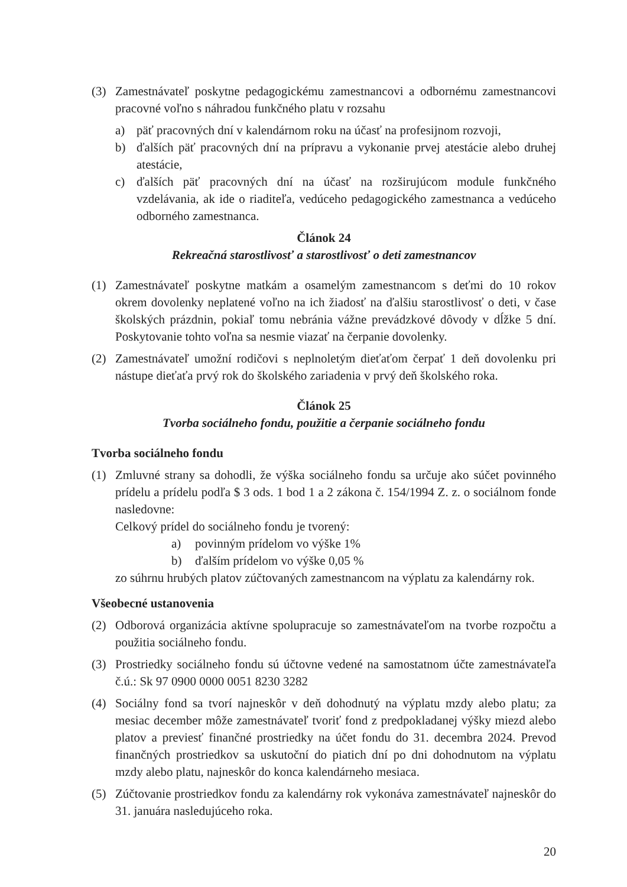(3) Zamestnávateľ poskytne pedagogickému zamestnancovi a odbornému zamestnancovi pracovné voľno s náhradou funkčného platu v rozsahu
a) päť pracovných dní v kalendárnom roku na účasť na profesijnom rozvoji,
b) ďalších päť pracovných dní na prípravu a vykonanie prvej atestácie alebo druhej atestácie,
c) ďalších päť pracovných dní na účasť na rozširujúcom module funkčného vzdelávania, ak ide o riaditeľa, vedúceho pedagogického zamestnanca a vedúceho odborného zamestnanca.
Článok 24
Rekreačná starostlivosť a starostlivosť o deti zamestnancov
(1) Zamestnávateľ poskytne matkám a osamelým zamestnancom s deťmi do 10 rokov okrem dovolenky neplatené voľno na ich žiadosť na ďalšiu starostlivosť o deti, v čase školských prázdnin, pokiaľ tomu nebránia vážne prevádzkové dôvody v dĺžke 5 dní. Poskytovanie tohto voľna sa nesmie viazať na čerpanie dovolenky.
(2) Zamestnávateľ umožní rodičovi s neplnoletým dieťaťom čerpať 1 deň dovolenku pri nástupe dieťaťa prvý rok do školského zariadenia v prvý deň školského roka.
Článok 25
Tvorba sociálneho fondu, použitie a čerpanie sociálneho fondu
Tvorba sociálneho fondu
(1) Zmluvné strany sa dohodli, že výška sociálneho fondu sa určuje ako súčet povinného prídelu a prídelu podľa $ 3 ods. 1 bod 1 a 2 zákona č. 154/1994 Z. z. o sociálnom fonde nasledovne:
Celkový prídel do sociálneho fondu je tvorený:
a) povinným prídelom vo výške 1%
b) ďalším prídelom vo výške 0,05 %
zo súhrnu hrubých platov zúčtovaných zamestnancom na výplatu za kalendárny rok.
Všeobecné ustanovenia
(2) Odborová organizácia aktívne spolupracuje so zamestnávateľom na tvorbe rozpočtu a použitia sociálneho fondu.
(3) Prostriedky sociálneho fondu sú účtovne vedené na samostatnom účte zamestnávateľa č.ú.: Sk 97 0900 0000 0051 8230 3282
(4) Sociálny fond sa tvorí najneskôr v deň dohodnutý na výplatu mzdy alebo platu; za mesiac december môže zamestnávateľ tvoriť fond z predpokladanej výšky miezd alebo platov a previesť finančné prostriedky na účet fondu do 31. decembra 2024. Prevod finančných prostriedkov sa uskutoční do piatich dní po dni dohodnutom na výplatu mzdy alebo platu, najneskôr do konca kalendárneho mesiaca.
(5) Zúčtovanie prostriedkov fondu za kalendárny rok vykonáva zamestnávateľ najneskôr do 31. januára nasledujúceho roka.
20